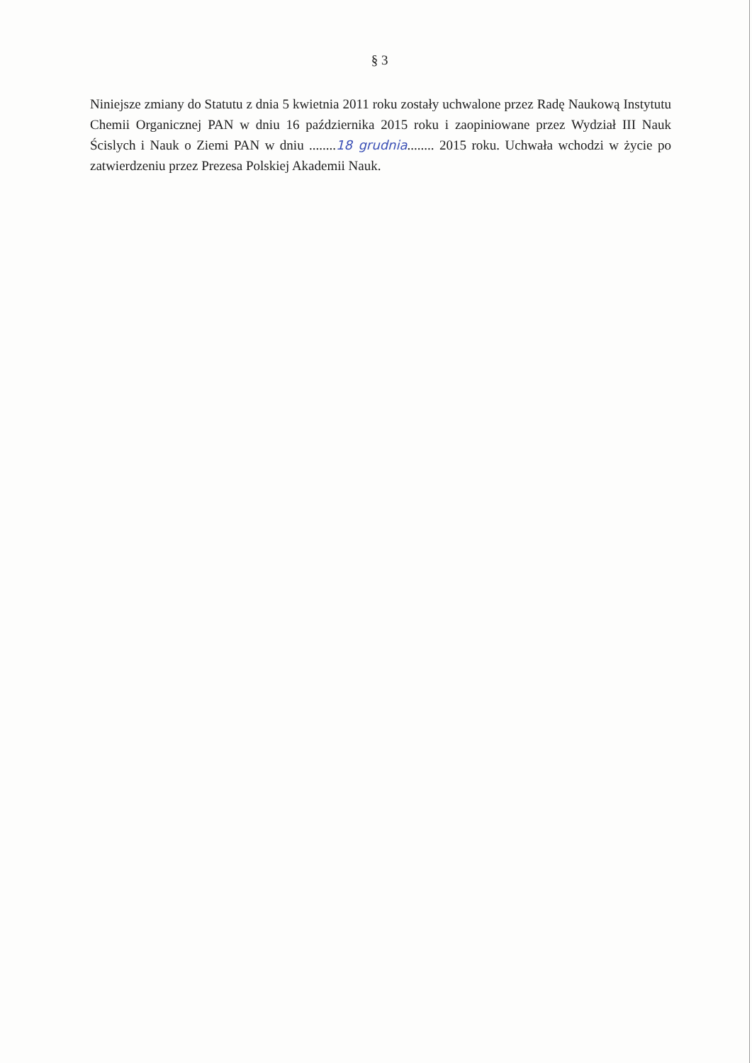§ 3
Niniejsze zmiany do Statutu z dnia 5 kwietnia 2011 roku zostały uchwalone przez Radę Naukową Instytutu Chemii Organicznej PAN w dniu 16 października 2015 roku i zaopiniowane przez Wydział III Nauk Ścislych i Nauk o Ziemi PAN w dniu ........18 grudnia........ 2015 roku. Uchwała wchodzi w życie po zatwierdzeniu przez Prezesa Polskiej Akademii Nauk.